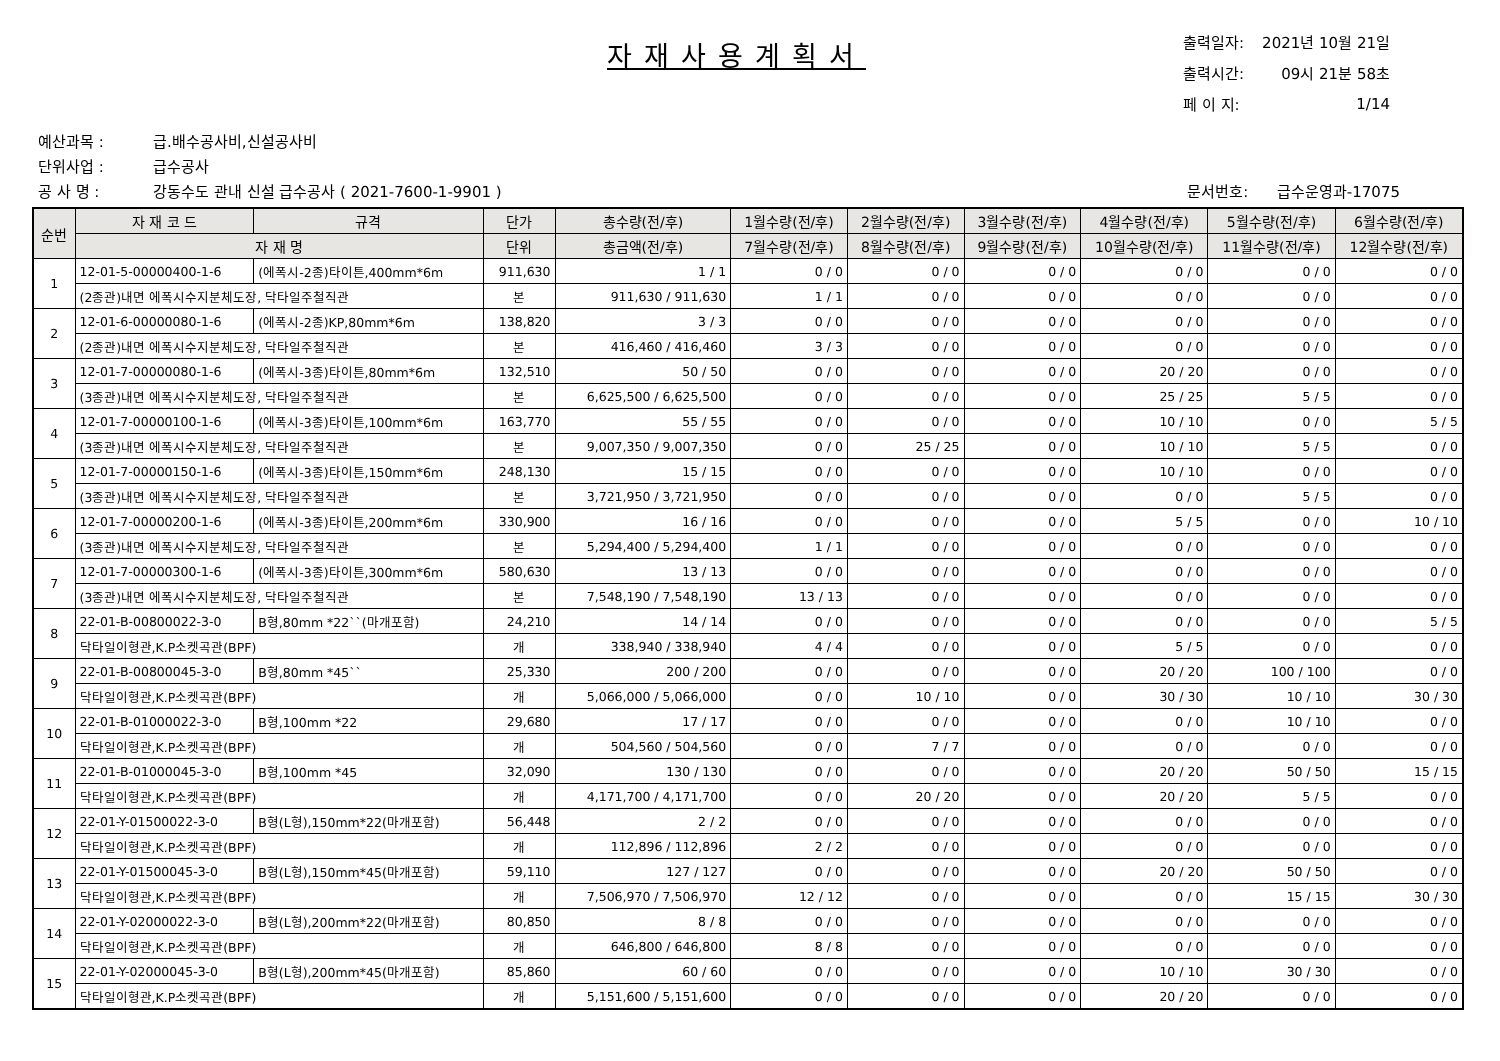자재사용계획서
| 출력일자: | 2021년 10월 21일 |
| 출력시간: | 09시 21분 58초 |
| 페 이 지: | 1/14 |
예산과목 : 급.배수공사비,신설공사비
단위사업 : 급수공사
공 사 명 : 강동수도 관내 신설 급수공사 ( 2021-7600-1-9901 )
문서번호: 급수운영과-17075
| 순번 | 자 재 코 드 | 규격 | 단가 | 총수량(전/후) | 1월수량(전/후) | 2월수량(전/후) | 3월수량(전/후) | 4월수량(전/후) | 5월수량(전/후) | 6월수량(전/후) |
| --- | --- | --- | --- | --- | --- | --- | --- | --- | --- | --- |
| | 자 재 명 | | 단위 | 총금액(전/후) | 7월수량(전/후) | 8월수량(전/후) | 9월수량(전/후) | 10월수량(전/후) | 11월수량(전/후) | 12월수량(전/후) |
| 1 | 12-01-5-00000400-1-6 | (에폭시-2종)타이튼,400mm*6m | 911,630 | 1 / 1 | 0 / 0 | 0 / 0 | 0 / 0 | 0 / 0 | 0 / 0 | 0 / 0 |
| | (2종관)내면 에폭시수지분체도장, 닥타일주철직관 | | 본 | 911,630 / 911,630 | 1 / 1 | 0 / 0 | 0 / 0 | 0 / 0 | 0 / 0 | 0 / 0 |
| 2 | 12-01-6-00000080-1-6 | (에폭시-2종)KP,80mm*6m | 138,820 | 3 / 3 | 0 / 0 | 0 / 0 | 0 / 0 | 0 / 0 | 0 / 0 | 0 / 0 |
| | (2종관)내면 에폭시수지분체도장, 닥타일주철직관 | | 본 | 416,460 / 416,460 | 3 / 3 | 0 / 0 | 0 / 0 | 0 / 0 | 0 / 0 | 0 / 0 |
| 3 | 12-01-7-00000080-1-6 | (에폭시-3종)타이튼,80mm*6m | 132,510 | 50 / 50 | 0 / 0 | 0 / 0 | 0 / 0 | 20 / 20 | 0 / 0 | 0 / 0 |
| | (3종관)내면 에폭시수지분체도장, 닥타일주철직관 | | 본 | 6,625,500 / 6,625,500 | 0 / 0 | 0 / 0 | 0 / 0 | 25 / 25 | 5 / 5 | 0 / 0 |
| 4 | 12-01-7-00000100-1-6 | (에폭시-3종)타이튼,100mm*6m | 163,770 | 55 / 55 | 0 / 0 | 0 / 0 | 0 / 0 | 10 / 10 | 0 / 0 | 5 / 5 |
| | (3종관)내면 에폭시수지분체도장, 닥타일주철직관 | | 본 | 9,007,350 / 9,007,350 | 0 / 0 | 25 / 25 | 0 / 0 | 10 / 10 | 5 / 5 | 0 / 0 |
| 5 | 12-01-7-00000150-1-6 | (에폭시-3종)타이튼,150mm*6m | 248,130 | 15 / 15 | 0 / 0 | 0 / 0 | 0 / 0 | 10 / 10 | 0 / 0 | 0 / 0 |
| | (3종관)내면 에폭시수지분체도장, 닥타일주철직관 | | 본 | 3,721,950 / 3,721,950 | 0 / 0 | 0 / 0 | 0 / 0 | 0 / 0 | 5 / 5 | 0 / 0 |
| 6 | 12-01-7-00000200-1-6 | (에폭시-3종)타이튼,200mm*6m | 330,900 | 16 / 16 | 0 / 0 | 0 / 0 | 0 / 0 | 5 / 5 | 0 / 0 | 10 / 10 |
| | (3종관)내면 에폭시수지분체도장, 닥타일주철직관 | | 본 | 5,294,400 / 5,294,400 | 1 / 1 | 0 / 0 | 0 / 0 | 0 / 0 | 0 / 0 | 0 / 0 |
| 7 | 12-01-7-00000300-1-6 | (에폭시-3종)타이튼,300mm*6m | 580,630 | 13 / 13 | 0 / 0 | 0 / 0 | 0 / 0 | 0 / 0 | 0 / 0 | 0 / 0 |
| | (3종관)내면 에폭시수지분체도장, 닥타일주철직관 | | 본 | 7,548,190 / 7,548,190 | 13 / 13 | 0 / 0 | 0 / 0 | 0 / 0 | 0 / 0 | 0 / 0 |
| 8 | 22-01-B-00800022-3-0 | B형,80mm *22``(마개포함) | 24,210 | 14 / 14 | 0 / 0 | 0 / 0 | 0 / 0 | 0 / 0 | 0 / 0 | 5 / 5 |
| | 닥타일이형관,K.P소켓곡관(BPF) | | 개 | 338,940 / 338,940 | 4 / 4 | 0 / 0 | 0 / 0 | 5 / 5 | 0 / 0 | 0 / 0 |
| 9 | 22-01-B-00800045-3-0 | B형,80mm *45`` | 25,330 | 200 / 200 | 0 / 0 | 0 / 0 | 0 / 0 | 20 / 20 | 100 / 100 | 0 / 0 |
| | 닥타일이형관,K.P소켓곡관(BPF) | | 개 | 5,066,000 / 5,066,000 | 0 / 0 | 10 / 10 | 0 / 0 | 30 / 30 | 10 / 10 | 30 / 30 |
| 10 | 22-01-B-01000022-3-0 | B형,100mm *22 | 29,680 | 17 / 17 | 0 / 0 | 0 / 0 | 0 / 0 | 0 / 0 | 10 / 10 | 0 / 0 |
| | 닥타일이형관,K.P소켓곡관(BPF) | | 개 | 504,560 / 504,560 | 0 / 0 | 7 / 7 | 0 / 0 | 0 / 0 | 0 / 0 | 0 / 0 |
| 11 | 22-01-B-01000045-3-0 | B형,100mm *45 | 32,090 | 130 / 130 | 0 / 0 | 0 / 0 | 0 / 0 | 20 / 20 | 50 / 50 | 15 / 15 |
| | 닥타일이형관,K.P소켓곡관(BPF) | | 개 | 4,171,700 / 4,171,700 | 0 / 0 | 20 / 20 | 0 / 0 | 20 / 20 | 5 / 5 | 0 / 0 |
| 12 | 22-01-Y-01500022-3-0 | B형(L형),150mm*22(마개포함) | 56,448 | 2 / 2 | 0 / 0 | 0 / 0 | 0 / 0 | 0 / 0 | 0 / 0 | 0 / 0 |
| | 닥타일이형관,K.P소켓곡관(BPF) | | 개 | 112,896 / 112,896 | 2 / 2 | 0 / 0 | 0 / 0 | 0 / 0 | 0 / 0 | 0 / 0 |
| 13 | 22-01-Y-01500045-3-0 | B형(L형),150mm*45(마개포함) | 59,110 | 127 / 127 | 0 / 0 | 0 / 0 | 0 / 0 | 20 / 20 | 50 / 50 | 0 / 0 |
| | 닥타일이형관,K.P소켓곡관(BPF) | | 개 | 7,506,970 / 7,506,970 | 12 / 12 | 0 / 0 | 0 / 0 | 0 / 0 | 15 / 15 | 30 / 30 |
| 14 | 22-01-Y-02000022-3-0 | B형(L형),200mm*22(마개포함) | 80,850 | 8 / 8 | 0 / 0 | 0 / 0 | 0 / 0 | 0 / 0 | 0 / 0 | 0 / 0 |
| | 닥타일이형관,K.P소켓곡관(BPF) | | 개 | 646,800 / 646,800 | 8 / 8 | 0 / 0 | 0 / 0 | 0 / 0 | 0 / 0 | 0 / 0 |
| 15 | 22-01-Y-02000045-3-0 | B형(L형),200mm*45(마개포함) | 85,860 | 60 / 60 | 0 / 0 | 0 / 0 | 0 / 0 | 10 / 10 | 30 / 30 | 0 / 0 |
| | 닥타일이형관,K.P소켓곡관(BPF) | | 개 | 5,151,600 / 5,151,600 | 0 / 0 | 0 / 0 | 0 / 0 | 20 / 20 | 0 / 0 | 0 / 0 |